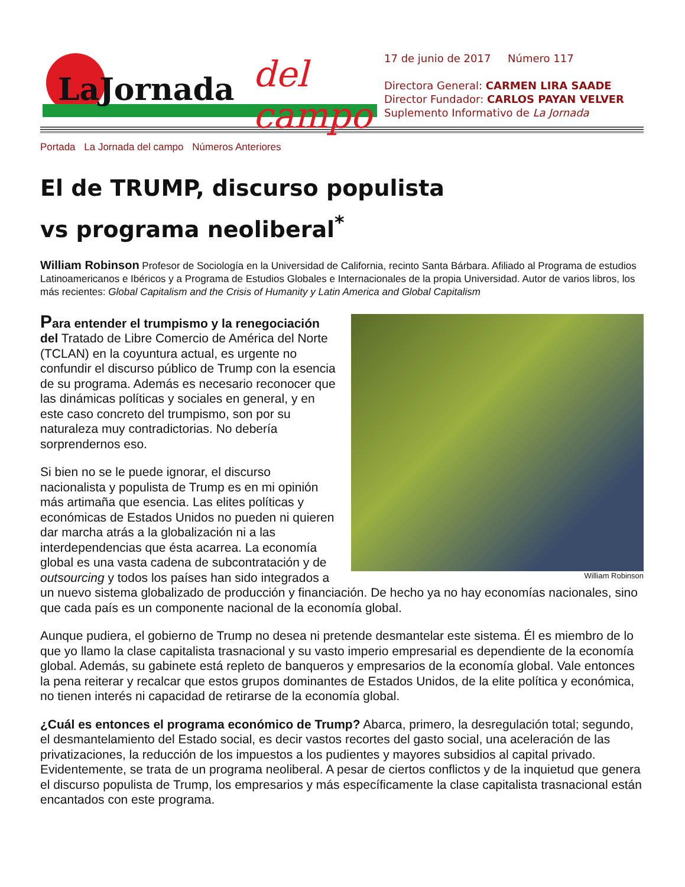LaJornada del campo
17 de junio de 2017 Número 117
Directora General: CARMEN LIRA SAADE
Director Fundador: CARLOS PAYAN VELVER
Suplemento Informativo de La Jornada
Portada La Jornada del campo Números Anteriores
El de TRUMP, discurso populista
vs programa neoliberal<sup>*</sup>
William Robinson Profesor de Sociología en la Universidad de California, recinto Santa Bárbara. Afiliado al Programa de estudios Latinoamericanos e Ibéricos y a Programa de Estudios Globales e Internacionales de la propia Universidad. Autor de varios libros, los más recientes: Global Capitalism and the Crisis of Humanity y Latin America and Global Capitalism
William Robinson
Para entender el trumpismo y la renegociación del Tratado de Libre Comercio de América del Norte (TCLAN) en la coyuntura actual, es urgente no confundir el discurso público de Trump con la esencia de su programa. Además es necesario reconocer que las dinámicas políticas y sociales en general, y en este caso concreto del trumpismo, son por su naturaleza muy contradictorias. No debería sorprendernos eso.
Si bien no se le puede ignorar, el discurso nacionalista y populista de Trump es en mi opinión más artimaña que esencia. Las elites políticas y económicas de Estados Unidos no pueden ni quieren dar marcha atrás a la globalización ni a las interdependencias que ésta acarrea. La economía global es una vasta cadena de subcontratación y de outsourcing y todos los países han sido integrados a un nuevo sistema globalizado de producción y financiación. De hecho ya no hay economías nacionales, sino que cada país es un componente nacional de la economía global.
Aunque pudiera, el gobierno de Trump no desea ni pretende desmantelar este sistema. Él es miembro de lo que yo llamo la clase capitalista trasnacional y su vasto imperio empresarial es dependiente de la economía global. Además, su gabinete está repleto de banqueros y empresarios de la economía global. Vale entonces la pena reiterar y recalcar que estos grupos dominantes de Estados Unidos, de la elite política y económica, no tienen interés ni capacidad de retirarse de la economía global.
¿Cuál es entonces el programa económico de Trump? Abarca, primero, la desregulación total; segundo, el desmantelamiento del Estado social, es decir vastos recortes del gasto social, una aceleración de las privatizaciones, la reducción de los impuestos a los pudientes y mayores subsidios al capital privado. Evidentemente, se trata de un programa neoliberal. A pesar de ciertos conflictos y de la inquietud que genera el discurso populista de Trump, los empresarios y más específicamente la clase capitalista trasnacional están encantados con este programa.